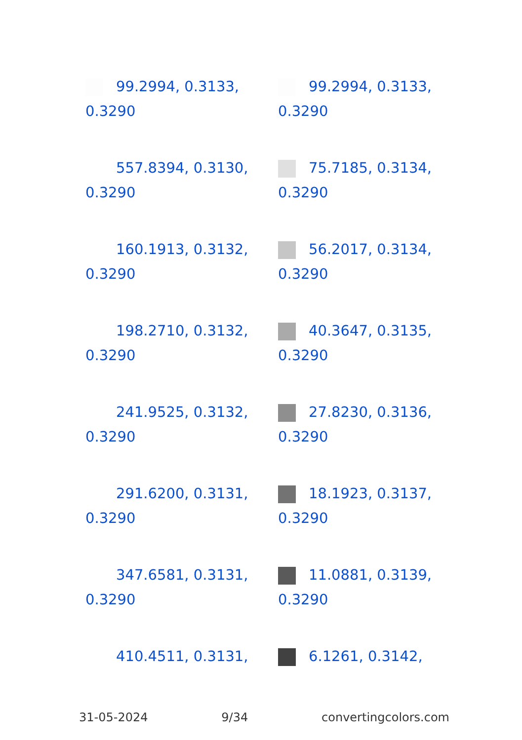99.2994, 0.3133, 0.3290
99.2994, 0.3133, 0.3290
557.8394, 0.3130, 0.3290
75.7185, 0.3134, 0.3290
160.1913, 0.3132, 0.3290
56.2017, 0.3134, 0.3290
198.2710, 0.3132, 0.3290
40.3647, 0.3135, 0.3290
241.9525, 0.3132, 0.3290
27.8230, 0.3136, 0.3290
291.6200, 0.3131, 0.3290
18.1923, 0.3137, 0.3290
347.6581, 0.3131, 0.3290
11.0881, 0.3139, 0.3290
410.4511, 0.3131,
6.1261, 0.3142,
31-05-2024 9/34 convertingcolors.com